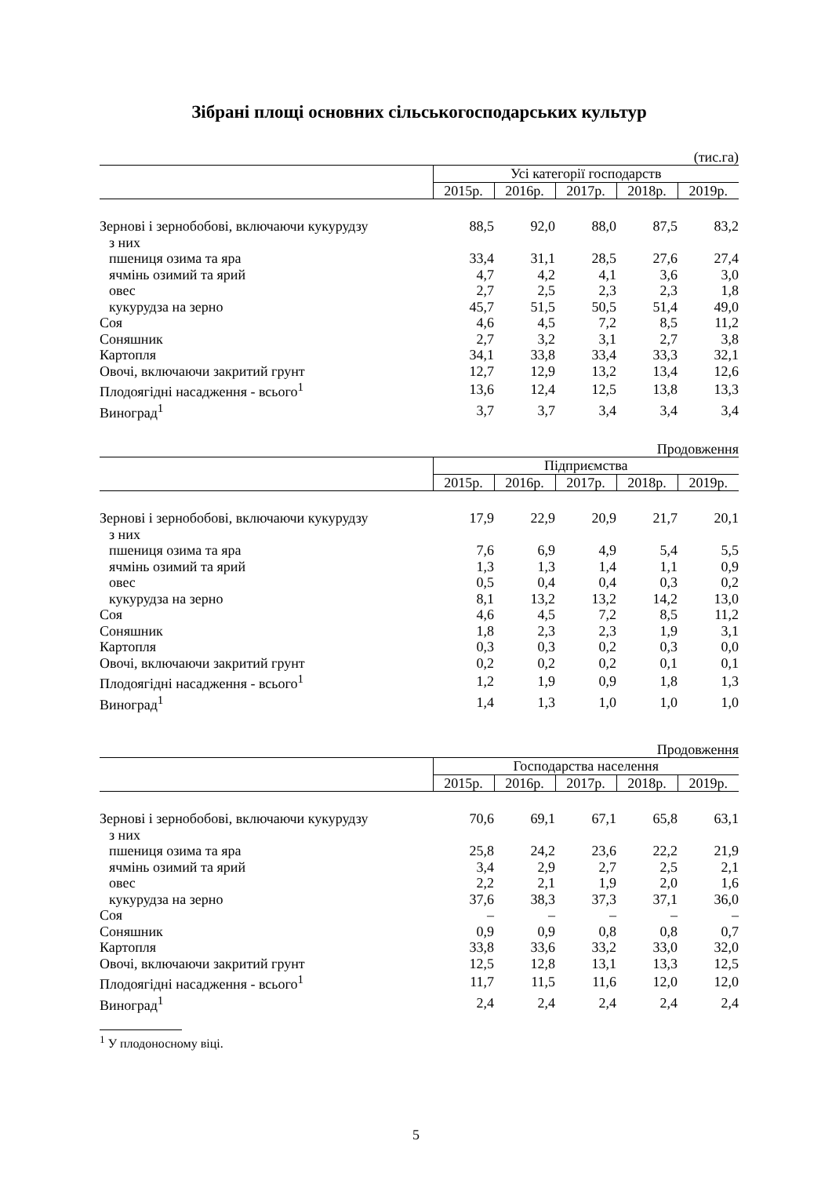Зібрані площі основних сільськогосподарських культур
(тис.га)
| | Усі категорії господарств | | | | |
| --- | --- | --- | --- | --- | --- |
| | 2015р. | 2016р. | 2017р. | 2018р. | 2019р. |
| Зернові і зернобобові, включаючи кукурудзу | 88,5 | 92,0 | 88,0 | 87,5 | 83,2 |
| з них | | | | | |
| пшениця озима та яра | 33,4 | 31,1 | 28,5 | 27,6 | 27,4 |
| ячмінь озимий та ярий | 4,7 | 4,2 | 4,1 | 3,6 | 3,0 |
| овес | 2,7 | 2,5 | 2,3 | 2,3 | 1,8 |
| кукурудза на зерно | 45,7 | 51,5 | 50,5 | 51,4 | 49,0 |
| Соя | 4,6 | 4,5 | 7,2 | 8,5 | 11,2 |
| Соняшник | 2,7 | 3,2 | 3,1 | 2,7 | 3,8 |
| Картопля | 34,1 | 33,8 | 33,4 | 33,3 | 32,1 |
| Овочі, включаючи закритий грунт | 12,7 | 12,9 | 13,2 | 13,4 | 12,6 |
| Плодоягідні насадження - всього<sup>1</sup> | 13,6 | 12,4 | 12,5 | 13,8 | 13,3 |
| Виноград<sup>1</sup> | 3,7 | 3,7 | 3,4 | 3,4 | 3,4 |
Продовження
| | Підприємства | | | | |
| --- | --- | --- | --- | --- | --- |
| | 2015р. | 2016р. | 2017р. | 2018р. | 2019р. |
| Зернові і зернобобові, включаючи кукурудзу | 17,9 | 22,9 | 20,9 | 21,7 | 20,1 |
| з них | | | | | |
| пшениця озима та яра | 7,6 | 6,9 | 4,9 | 5,4 | 5,5 |
| ячмінь озимий та ярий | 1,3 | 1,3 | 1,4 | 1,1 | 0,9 |
| овес | 0,5 | 0,4 | 0,4 | 0,3 | 0,2 |
| кукурудза на зерно | 8,1 | 13,2 | 13,2 | 14,2 | 13,0 |
| Соя | 4,6 | 4,5 | 7,2 | 8,5 | 11,2 |
| Соняшник | 1,8 | 2,3 | 2,3 | 1,9 | 3,1 |
| Картопля | 0,3 | 0,3 | 0,2 | 0,3 | 0,0 |
| Овочі, включаючи закритий грунт | 0,2 | 0,2 | 0,2 | 0,1 | 0,1 |
| Плодоягідні насадження - всього<sup>1</sup> | 1,2 | 1,9 | 0,9 | 1,8 | 1,3 |
| Виноград<sup>1</sup> | 1,4 | 1,3 | 1,0 | 1,0 | 1,0 |
Продовження
| | Господарства населення | | | | |
| --- | --- | --- | --- | --- | --- |
| | 2015р. | 2016р. | 2017р. | 2018р. | 2019р. |
| Зернові і зернобобові, включаючи кукурудзу | 70,6 | 69,1 | 67,1 | 65,8 | 63,1 |
| з них | | | | | |
| пшениця озима та яра | 25,8 | 24,2 | 23,6 | 22,2 | 21,9 |
| ячмінь озимий та ярий | 3,4 | 2,9 | 2,7 | 2,5 | 2,1 |
| овес | 2,2 | 2,1 | 1,9 | 2,0 | 1,6 |
| кукурудза на зерно | 37,6 | 38,3 | 37,3 | 37,1 | 36,0 |
| Соя | – | – | – | – | – |
| Соняшник | 0,9 | 0,9 | 0,8 | 0,8 | 0,7 |
| Картопля | 33,8 | 33,6 | 33,2 | 33,0 | 32,0 |
| Овочі, включаючи закритий грунт | 12,5 | 12,8 | 13,1 | 13,3 | 12,5 |
| Плодоягідні насадження - всього<sup>1</sup> | 11,7 | 11,5 | 11,6 | 12,0 | 12,0 |
| Виноград<sup>1</sup> | 2,4 | 2,4 | 2,4 | 2,4 | 2,4 |
<sup>1</sup> У плодоносному віці.
5